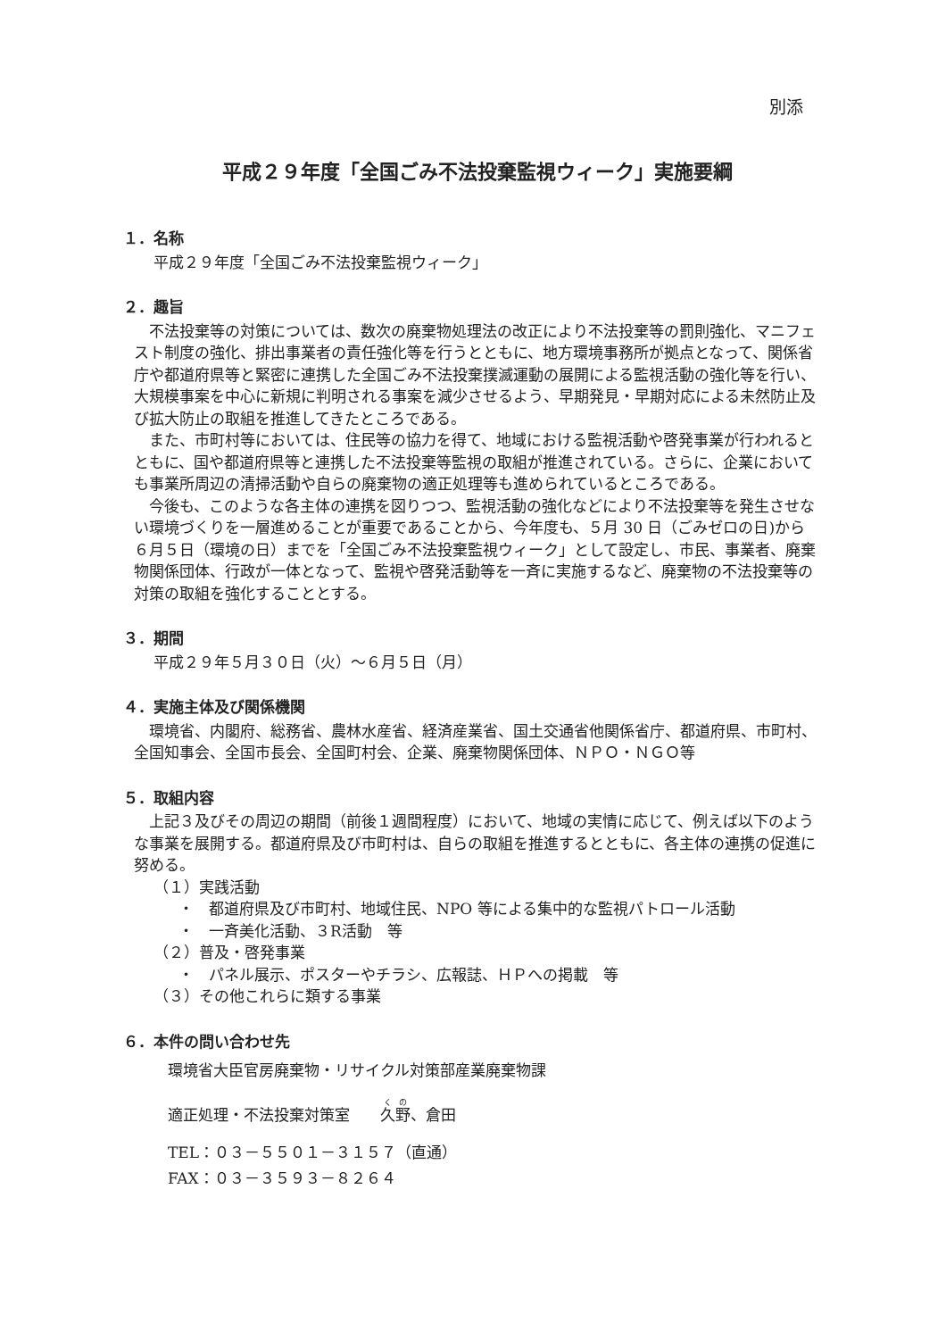別添
平成２９年度「全国ごみ不法投棄監視ウィーク」実施要綱
１．名称
平成２９年度「全国ごみ不法投棄監視ウィーク」
２．趣旨
　不法投棄等の対策については、数次の廃棄物処理法の改正により不法投棄等の罰則強化、マニフェスト制度の強化、排出事業者の責任強化等を行うとともに、地方環境事務所が拠点となって、関係省庁や都道府県等と緊密に連携した全国ごみ不法投棄撲滅運動の展開による監視活動の強化等を行い、大規模事案を中心に新規に判明される事案を減少させるよう、早期発見・早期対応による未然防止及び拡大防止の取組を推進してきたところである。
　また、市町村等においては、住民等の協力を得て、地域における監視活動や啓発事業が行われるとともに、国や都道府県等と連携した不法投棄等監視の取組が推進されている。さらに、企業においても事業所周辺の清掃活動や自らの廃棄物の適正処理等も進められているところである。
　今後も、このような各主体の連携を図りつつ、監視活動の強化などにより不法投棄等を発生させない環境づくりを一層進めることが重要であることから、今年度も、５月 30 日（ごみゼロの日)から ６月５日（環境の日）までを「全国ごみ不法投棄監視ウィーク」として設定し、市民、事業者、廃棄物関係団体、行政が一体となって、監視や啓発活動等を一斉に実施するなど、廃棄物の不法投棄等の対策の取組を強化することとする。
３．期間
平成２９年５月３０日（火）～６月５日（月）
４．実施主体及び関係機関
　環境省、内閣府、総務省、農林水産省、経済産業省、国土交通省他関係省庁、都道府県、市町村、全国知事会、全国市長会、全国町村会、企業、廃棄物関係団体、ＮＰＯ・ＮＧＯ等
５．取組内容
　上記３及びその周辺の期間（前後１週間程度）において、地域の実情に応じて、例えば以下のような事業を展開する。都道府県及び市町村は、自らの取組を推進するとともに、各主体の連携の促進に努める。
（１）実践活動
・　都道府県及び市町村、地域住民、NPO 等による集中的な監視パトロール活動
・　一斉美化活動、３R活動　等
（２）普及・啓発事業
・　パネル展示、ポスターやチラシ、広報誌、ＨＰへの掲載　等
（３）その他これらに類する事業
６．本件の問い合わせ先
環境省大臣官房廃棄物・リサイクル対策部産業廃棄物課
適正処理・不法投棄対策室　　久野、倉田
TEL：０３－５５０１－３１５７（直通）
FAX：０３－３５９３－８２６４